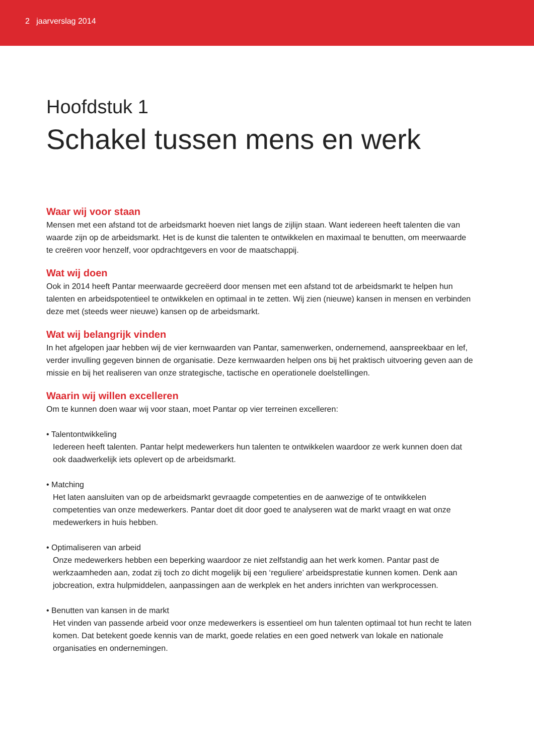2 jaarverslag 2014
Hoofdstuk 1
Schakel tussen mens en werk
Waar wij voor staan
Mensen met een afstand tot de arbeidsmarkt hoeven niet langs de zijlijn staan. Want iedereen heeft talenten die van waarde zijn op de arbeidsmarkt. Het is de kunst die talenten te ontwikkelen en maximaal te benutten, om meerwaarde te creëren voor henzelf, voor opdrachtgevers en voor de maatschappij.
Wat wij doen
Ook in 2014 heeft Pantar meerwaarde gecreëerd door mensen met een afstand tot de arbeidsmarkt te helpen hun talenten en arbeidspotentieel te ontwikkelen en optimaal in te zetten. Wij zien (nieuwe) kansen in mensen en verbinden deze met (steeds weer nieuwe) kansen op de arbeidsmarkt.
Wat wij belangrijk vinden
In het afgelopen jaar hebben wij de vier kernwaarden van Pantar, samenwerken, ondernemend, aanspreekbaar en lef, verder invulling gegeven binnen de organisatie. Deze kernwaarden helpen ons bij het praktisch uitvoering geven aan de missie en bij het realiseren van onze strategische, tactische en operationele doelstellingen.
Waarin wij willen excelleren
Om te kunnen doen waar wij voor staan, moet Pantar op vier terreinen excelleren:
• Talentontwikkeling
Iedereen heeft talenten. Pantar helpt medewerkers hun talenten te ontwikkelen waardoor ze werk kunnen doen dat ook daadwerkelijk iets oplevert op de arbeidsmarkt.
• Matching
Het laten aansluiten van op de arbeidsmarkt gevraagde competenties en de aanwezige of te ontwikkelen competenties van onze medewerkers. Pantar doet dit door goed te analyseren wat de markt vraagt en wat onze medewerkers in huis hebben.
• Optimaliseren van arbeid
Onze medewerkers hebben een beperking waardoor ze niet zelfstandig aan het werk komen. Pantar past de werkzaamheden aan, zodat zij toch zo dicht mogelijk bij een ‘reguliere’ arbeidsprestatie kunnen komen. Denk aan jobcreation, extra hulpmiddelen, aanpassingen aan de werkplek en het anders inrichten van werkprocessen.
• Benutten van kansen in de markt
Het vinden van passende arbeid voor onze medewerkers is essentieel om hun talenten optimaal tot hun recht te laten komen. Dat betekent goede kennis van de markt, goede relaties en een goed netwerk van lokale en nationale organisaties en ondernemingen.